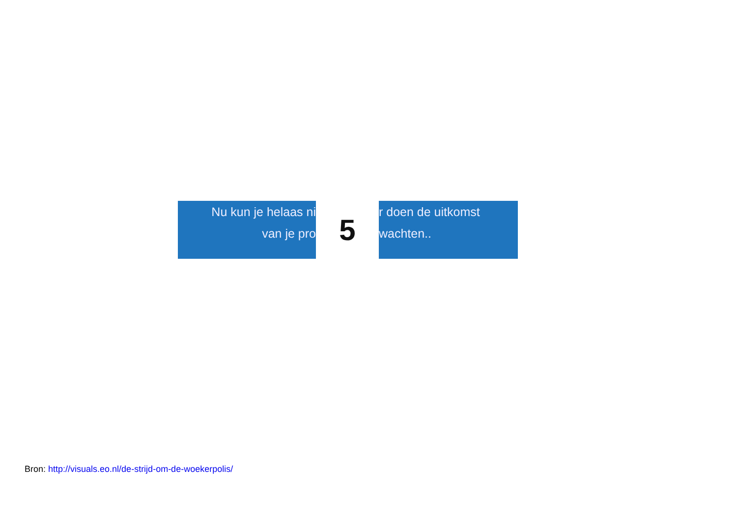Nu kun je helaas ni
van je pro
5
r doen de uitkomst
wachten..
Bron: http://visuals.eo.nl/de-strijd-om-de-woekerpolis/